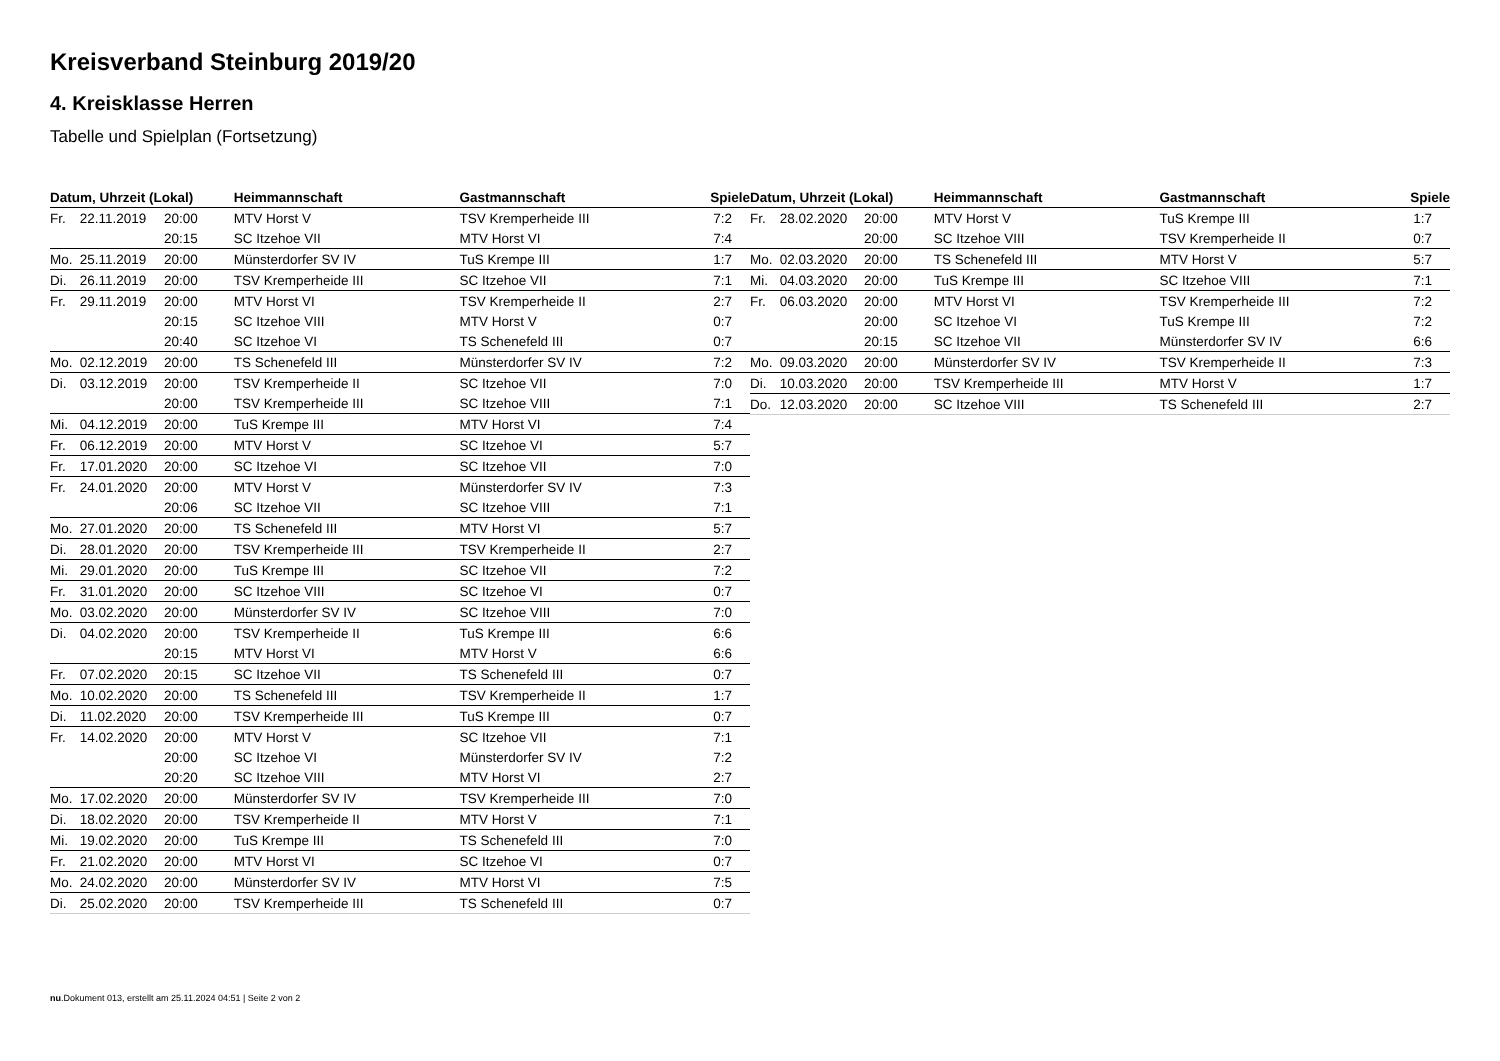Kreisverband Steinburg 2019/20
4. Kreisklasse Herren
Tabelle und Spielplan (Fortsetzung)
| Datum, Uhrzeit (Lokal) | | | Heimmannschaft | Gastmannschaft | Spiele |
| --- | --- | --- | --- | --- | --- |
| Fr. | 22.11.2019 | 20:00 | MTV Horst V | TSV Kremperheide III | 7:2 |
| | | 20:15 | SC Itzehoe VII | MTV Horst VI | 7:4 |
| Mo. | 25.11.2019 | 20:00 | Münsterdorfer SV IV | TuS Krempe III | 1:7 |
| Di. | 26.11.2019 | 20:00 | TSV Kremperheide III | SC Itzehoe VII | 7:1 |
| Fr. | 29.11.2019 | 20:00 | MTV Horst VI | TSV Kremperheide II | 2:7 |
| | | 20:15 | SC Itzehoe VIII | MTV Horst V | 0:7 |
| | | 20:40 | SC Itzehoe VI | TS Schenefeld III | 0:7 |
| Mo. | 02.12.2019 | 20:00 | TS Schenefeld III | Münsterdorfer SV IV | 7:2 |
| Di. | 03.12.2019 | 20:00 | TSV Kremperheide II | SC Itzehoe VII | 7:0 |
| | | 20:00 | TSV Kremperheide III | SC Itzehoe VIII | 7:1 |
| Mi. | 04.12.2019 | 20:00 | TuS Krempe III | MTV Horst VI | 7:4 |
| Fr. | 06.12.2019 | 20:00 | MTV Horst V | SC Itzehoe VI | 5:7 |
| Fr. | 17.01.2020 | 20:00 | SC Itzehoe VI | SC Itzehoe VII | 7:0 |
| Fr. | 24.01.2020 | 20:00 | MTV Horst V | Münsterdorfer SV IV | 7:3 |
| | | 20:06 | SC Itzehoe VII | SC Itzehoe VIII | 7:1 |
| Mo. | 27.01.2020 | 20:00 | TS Schenefeld III | MTV Horst VI | 5:7 |
| Di. | 28.01.2020 | 20:00 | TSV Kremperheide III | TSV Kremperheide II | 2:7 |
| Mi. | 29.01.2020 | 20:00 | TuS Krempe III | SC Itzehoe VII | 7:2 |
| Fr. | 31.01.2020 | 20:00 | SC Itzehoe VIII | SC Itzehoe VI | 0:7 |
| Mo. | 03.02.2020 | 20:00 | Münsterdorfer SV IV | SC Itzehoe VIII | 7:0 |
| Di. | 04.02.2020 | 20:00 | TSV Kremperheide II | TuS Krempe III | 6:6 |
| | | 20:15 | MTV Horst VI | MTV Horst V | 6:6 |
| Fr. | 07.02.2020 | 20:15 | SC Itzehoe VII | TS Schenefeld III | 0:7 |
| Mo. | 10.02.2020 | 20:00 | TS Schenefeld III | TSV Kremperheide II | 1:7 |
| Di. | 11.02.2020 | 20:00 | TSV Kremperheide III | TuS Krempe III | 0:7 |
| Fr. | 14.02.2020 | 20:00 | MTV Horst V | SC Itzehoe VII | 7:1 |
| | | 20:00 | SC Itzehoe VI | Münsterdorfer SV IV | 7:2 |
| | | 20:20 | SC Itzehoe VIII | MTV Horst VI | 2:7 |
| Mo. | 17.02.2020 | 20:00 | Münsterdorfer SV IV | TSV Kremperheide III | 7:0 |
| Di. | 18.02.2020 | 20:00 | TSV Kremperheide II | MTV Horst V | 7:1 |
| Mi. | 19.02.2020 | 20:00 | TuS Krempe III | TS Schenefeld III | 7:0 |
| Fr. | 21.02.2020 | 20:00 | MTV Horst VI | SC Itzehoe VI | 0:7 |
| Mo. | 24.02.2020 | 20:00 | Münsterdorfer SV IV | MTV Horst VI | 7:5 |
| Di. | 25.02.2020 | 20:00 | TSV Kremperheide III | TS Schenefeld III | 0:7 |
| Datum, Uhrzeit (Lokal) | | | Heimmannschaft | Gastmannschaft | Spiele |
| --- | --- | --- | --- | --- | --- |
| Fr. | 28.02.2020 | 20:00 | MTV Horst V | TuS Krempe III | 1:7 |
| | | 20:00 | SC Itzehoe VIII | TSV Kremperheide II | 0:7 |
| Mo. | 02.03.2020 | 20:00 | TS Schenefeld III | MTV Horst V | 5:7 |
| Mi. | 04.03.2020 | 20:00 | TuS Krempe III | SC Itzehoe VIII | 7:1 |
| Fr. | 06.03.2020 | 20:00 | MTV Horst VI | TSV Kremperheide III | 7:2 |
| | | 20:00 | SC Itzehoe VI | TuS Krempe III | 7:2 |
| | | 20:15 | SC Itzehoe VII | Münsterdorfer SV IV | 6:6 |
| Mo. | 09.03.2020 | 20:00 | Münsterdorfer SV IV | TSV Kremperheide II | 7:3 |
| Di. | 10.03.2020 | 20:00 | TSV Kremperheide III | MTV Horst V | 1:7 |
| Do. | 12.03.2020 | 20:00 | SC Itzehoe VIII | TS Schenefeld III | 2:7 |
nu.Dokument 013, erstellt am 25.11.2024 04:51 | Seite 2 von 2